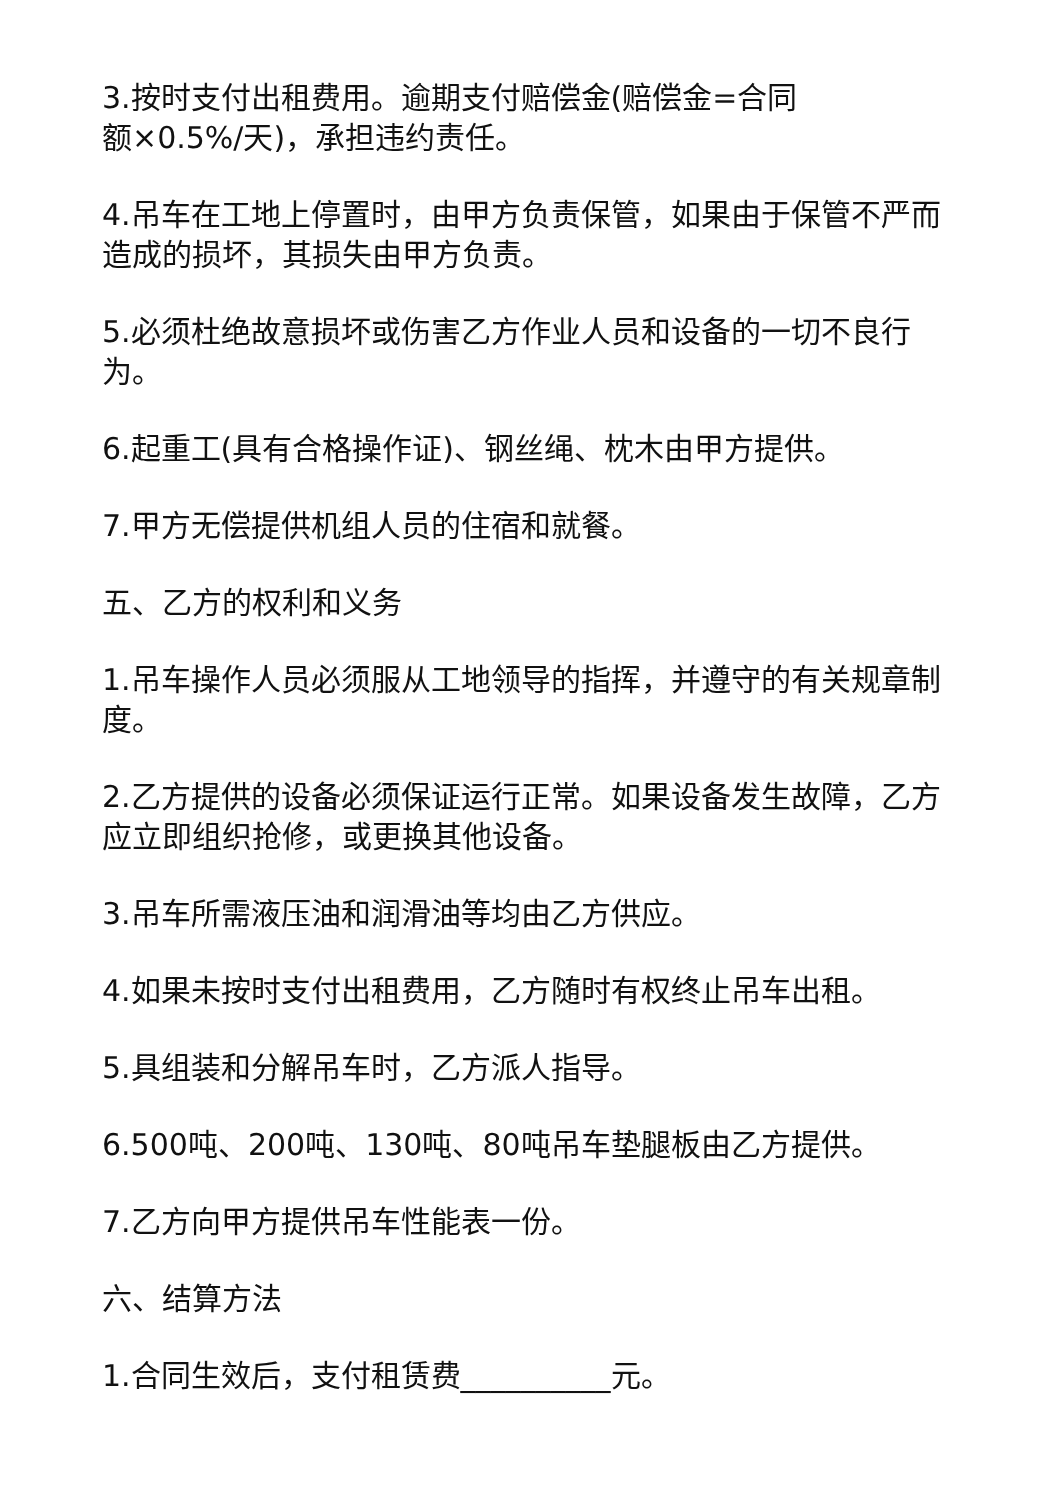3.按时支付出租费用。逾期支付赔偿金(赔偿金=合同
额×0.5%/天)，承担违约责任。
4.吊车在工地上停置时，由甲方负责保管，如果由于保管不严而造成的损坏，其损失由甲方负责。
5.必须杜绝故意损坏或伤害乙方作业人员和设备的一切不良行为。
6.起重工(具有合格操作证)、钢丝绳、枕木由甲方提供。
7.甲方无偿提供机组人员的住宿和就餐。
五、乙方的权利和义务
1.吊车操作人员必须服从工地领导的指挥，并遵守的有关规章制度。
2.乙方提供的设备必须保证运行正常。如果设备发生故障，乙方应立即组织抢修，或更换其他设备。
3.吊车所需液压油和润滑油等均由乙方供应。
4.如果未按时支付出租费用，乙方随时有权终止吊车出租。
5.具组装和分解吊车时，乙方派人指导。
6.500吨、200吨、130吨、80吨吊车垫腿板由乙方提供。
7.乙方向甲方提供吊车性能表一份。
六、结算方法
1.合同生效后，支付租赁费__________元。